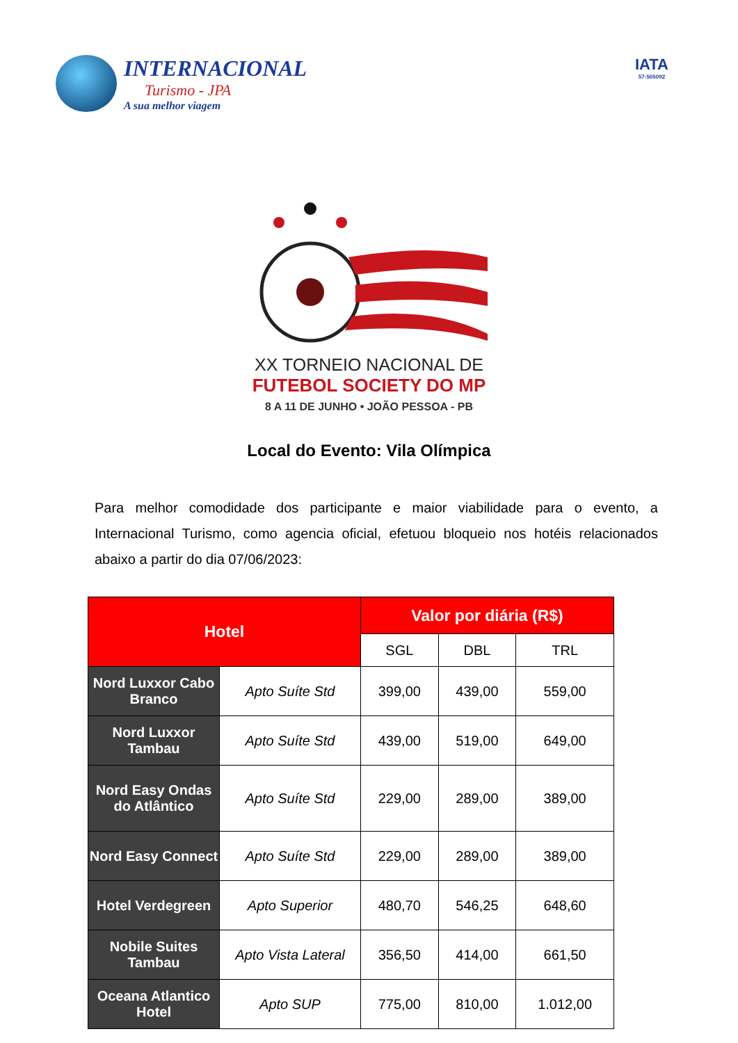INTERNACIONAL
Turismo - JPA
A sua melhor viagem
IATA
57-505092
XX TORNEIO NACIONAL DE
FUTEBOL SOCIETY DO MP
8 A 11 DE JUNHO • JOÃO PESSOA - PB
Local do Evento: Vila Olímpica
Para melhor comodidade dos participante e maior viabilidade para o evento, a Internacional Turismo, como agencia oficial, efetuou bloqueio nos hotéis relacionados abaixo a partir do dia 07/06/2023:
| Hotel | | Valor por diária (R$) | | |
| --- | --- | --- | --- | --- |
| | | SGL | DBL | TRL |
| Nord Luxxor Cabo Branco | Apto Suíte Std | 399,00 | 439,00 | 559,00 |
| Nord Luxxor Tambau | Apto Suíte Std | 439,00 | 519,00 | 649,00 |
| Nord Easy Ondas do Atlântico | Apto Suíte Std | 229,00 | 289,00 | 389,00 |
| Nord Easy Connect | Apto Suíte Std | 229,00 | 289,00 | 389,00 |
| Hotel Verdegreen | Apto Superior | 480,70 | 546,25 | 648,60 |
| Nobile Suites Tambau | Apto Vista Lateral | 356,50 | 414,00 | 661,50 |
| Oceana Atlantico Hotel | Apto SUP | 775,00 | 810,00 | 1.012,00 |